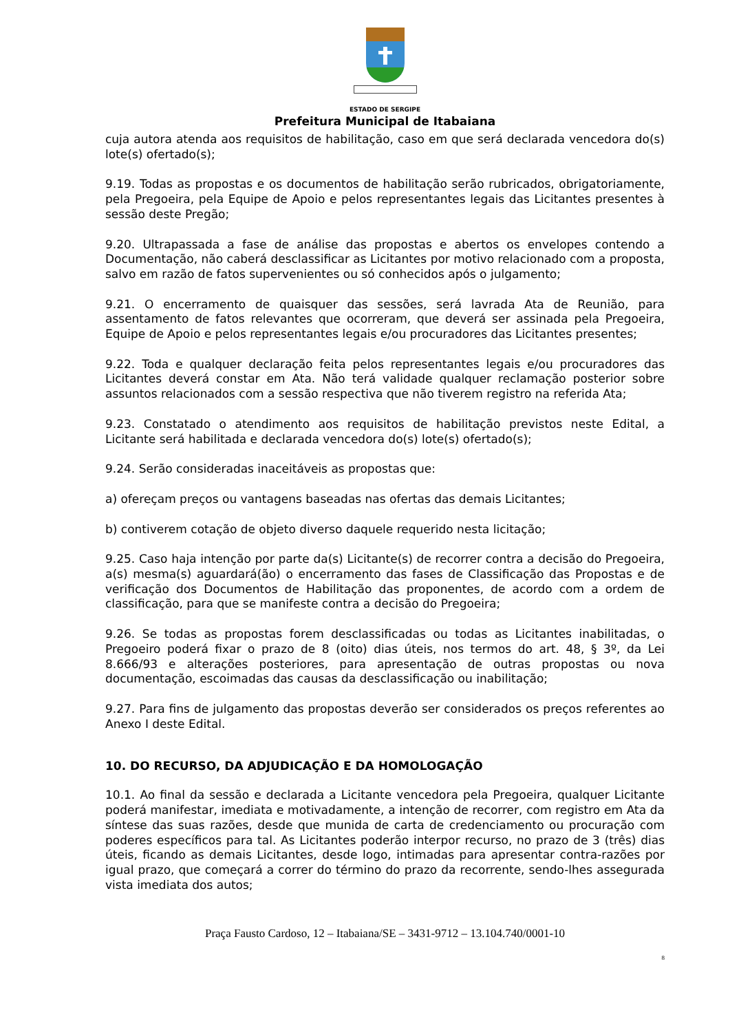ESTADO DE SERGIPE
Prefeitura Municipal de Itabaiana
cuja autora atenda aos requisitos de habilitação, caso em que será declarada vencedora do(s) lote(s) ofertado(s);
9.19. Todas as propostas e os documentos de habilitação serão rubricados, obrigatoriamente, pela Pregoeira, pela Equipe de Apoio e pelos representantes legais das Licitantes presentes à sessão deste Pregão;
9.20. Ultrapassada a fase de análise das propostas e abertos os envelopes contendo a Documentação, não caberá desclassificar as Licitantes por motivo relacionado com a proposta, salvo em razão de fatos supervenientes ou só conhecidos após o julgamento;
9.21. O encerramento de quaisquer das sessões, será lavrada Ata de Reunião, para assentamento de fatos relevantes que ocorreram, que deverá ser assinada pela Pregoeira, Equipe de Apoio e pelos representantes legais e/ou procuradores das Licitantes presentes;
9.22. Toda e qualquer declaração feita pelos representantes legais e/ou procuradores das Licitantes deverá constar em Ata. Não terá validade qualquer reclamação posterior sobre assuntos relacionados com a sessão respectiva que não tiverem registro na referida Ata;
9.23. Constatado o atendimento aos requisitos de habilitação previstos neste Edital, a Licitante será habilitada e declarada vencedora do(s) lote(s) ofertado(s);
9.24. Serão consideradas inaceitáveis as propostas que:
a) ofereçam preços ou vantagens baseadas nas ofertas das demais Licitantes;
b) contiverem cotação de objeto diverso daquele requerido nesta licitação;
9.25. Caso haja intenção por parte da(s) Licitante(s) de recorrer contra a decisão do Pregoeira, a(s) mesma(s) aguardará(ão) o encerramento das fases de Classificação das Propostas e de verificação dos Documentos de Habilitação das proponentes, de acordo com a ordem de classificação, para que se manifeste contra a decisão do Pregoeira;
9.26. Se todas as propostas forem desclassificadas ou todas as Licitantes inabilitadas, o Pregoeiro poderá fixar o prazo de 8 (oito) dias úteis, nos termos do art. 48, § 3º, da Lei 8.666/93 e alterações posteriores, para apresentação de outras propostas ou nova documentação, escoimadas das causas da desclassificação ou inabilitação;
9.27. Para fins de julgamento das propostas deverão ser considerados os preços referentes ao Anexo I deste Edital.
10. DO RECURSO, DA ADJUDICAÇÃO E DA HOMOLOGAÇÃO
10.1. Ao final da sessão e declarada a Licitante vencedora pela Pregoeira, qualquer Licitante poderá manifestar, imediata e motivadamente, a intenção de recorrer, com registro em Ata da síntese das suas razões, desde que munida de carta de credenciamento ou procuração com poderes específicos para tal. As Licitantes poderão interpor recurso, no prazo de 3 (três) dias úteis, ficando as demais Licitantes, desde logo, intimadas para apresentar contra-razões por igual prazo, que começará a correr do término do prazo da recorrente, sendo-lhes assegurada vista imediata dos autos;
Praça Fausto Cardoso, 12 – Itabaiana/SE – 3431-9712 – 13.104.740/0001-10
8